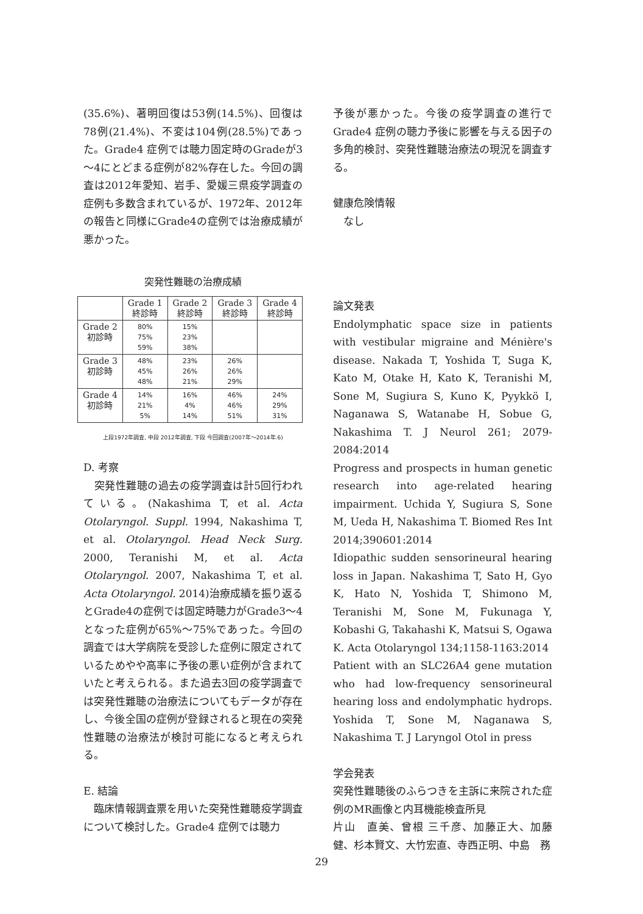(35.6%)、著明回復は53例(14.5%)、回復は78例(21.4%)、不変は104例(28.5%)であった。Grade4 症例では聴力固定時のGradeが3～4にとどまる症例が82%存在した。今回の調査は2012年愛知、岩手、愛媛三県疫学調査の症例も多数含まれているが、1972年、2012年の報告と同様にGrade4の症例では治療成績が悪かった。
突発性難聴の治療成績
| | Grade 1 終診時 | Grade 2 終診時 | Grade 3 終診時 | Grade 4 終診時 |
| --- | --- | --- | --- | --- |
| Grade 2 初診時 | 80% 75% 59% | 15% 23% 38% | | |
| Grade 3 初診時 | 48% 45% 48% | 23% 26% 21% | 26% 26% 29% | |
| Grade 4 初診時 | 14% 21% 5% | 16% 4% 14% | 46% 46% 51% | 24% 29% 31% |
上段1972年調査, 中段 2012年調査, 下段 今回調査(2007年～2014年.6)
D. 考察
　突発性難聴の過去の疫学調査は計5回行われている。(Nakashima T, et al. Acta Otolaryngol. Suppl. 1994, Nakashima T, et al. Otolaryngol. Head Neck Surg. 2000, Teranishi M, et al. Acta Otolaryngol. 2007, Nakashima T, et al. Acta Otolaryngol. 2014)治療成績を振り返るとGrade4の症例では固定時聴力がGrade3～4となった症例が65%～75%であった。今回の調査では大学病院を受診した症例に限定されているためやや高率に予後の悪い症例が含まれていたと考えられる。また過去3回の疫学調査では突発性難聴の治療法についてもデータが存在し、今後全国の症例が登録されると現在の突発性難聴の治療法が検討可能になると考えられる。
E. 結論
　臨床情報調査票を用いた突発性難聴疫学調査について検討した。Grade4 症例では聴力
予後が悪かった。今後の疫学調査の進行でGrade4 症例の聴力予後に影響を与える因子の多角的検討、突発性難聴治療法の現況を調査する。
健康危険情報
　なし
論文発表
Endolymphatic space size in patients with vestibular migraine and Ménière's disease. Nakada T, Yoshida T, Suga K, Kato M, Otake H, Kato K, Teranishi M, Sone M, Sugiura S, Kuno K, Pyykkö I, Naganawa S, Watanabe H, Sobue G, Nakashima T. J Neurol 261; 2079-2084:2014
Progress and prospects in human genetic research into age-related hearing impairment. Uchida Y, Sugiura S, Sone M, Ueda H, Nakashima T. Biomed Res Int 2014;390601:2014
Idiopathic sudden sensorineural hearing loss in Japan. Nakashima T, Sato H, Gyo K, Hato N, Yoshida T, Shimono M, Teranishi M, Sone M, Fukunaga Y, Kobashi G, Takahashi K, Matsui S, Ogawa K. Acta Otolaryngol 134;1158-1163:2014
Patient with an SLC26A4 gene mutation who had low-frequency sensorineural hearing loss and endolymphatic hydrops. Yoshida T, Sone M, Naganawa S, Nakashima T. J Laryngol Otol in press
学会発表
突発性難聴後のふらつきを主訴に来院された症例のMR画像と内耳機能検査所見
片山　直美、曾根 三千彦、加藤正大、加藤健、杉本賢文、大竹宏直、寺西正明、中島　務
29